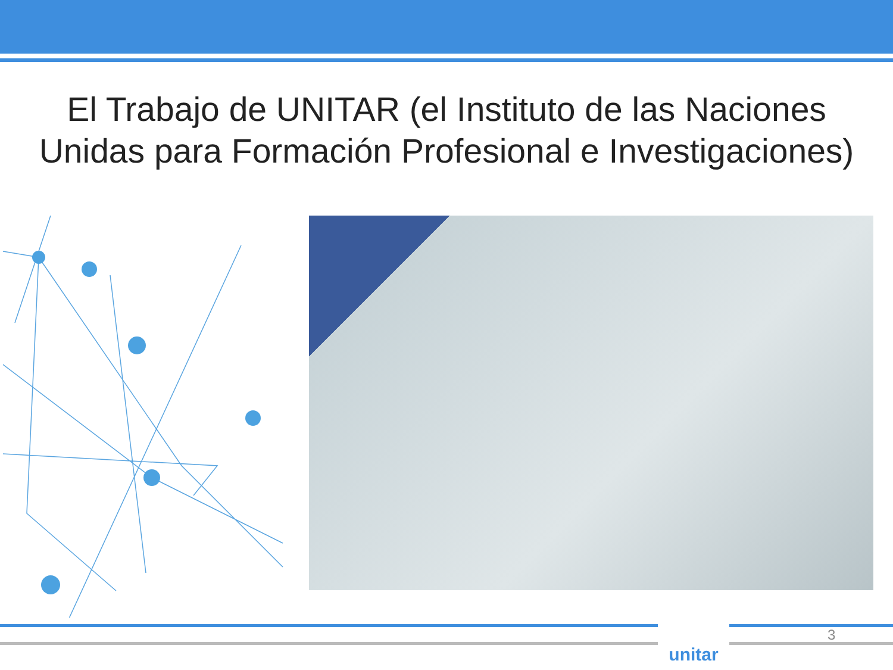El Trabajo de UNITAR (el Instituto de las Naciones
Unidas para Formación Profesional e Investigaciones)
unitar
3